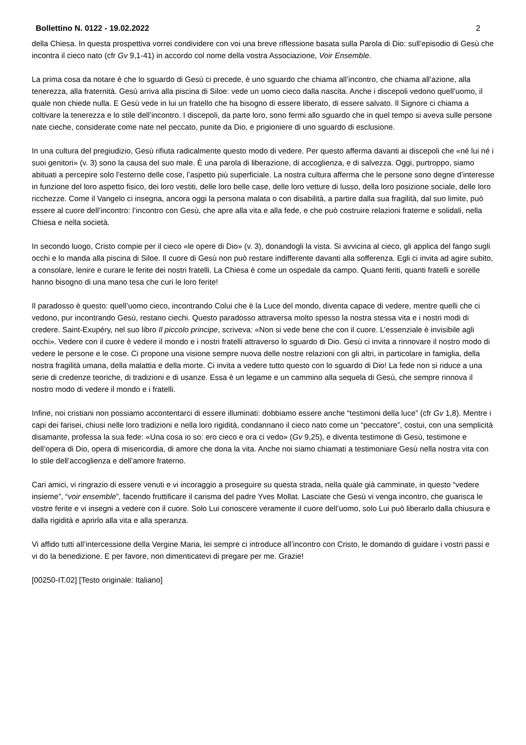Bollettino N. 0122 - 19.02.2022 2
della Chiesa. In questa prospettiva vorrei condividere con voi una breve riflessione basata sulla Parola di Dio: sull’episodio di Gesù che incontra il cieco nato (cfr Gv 9,1-41) in accordo col nome della vostra Associazione, Voir Ensemble.
La prima cosa da notare è che lo sguardo di Gesù ci precede, è uno sguardo che chiama all’incontro, che chiama all’azione, alla tenerezza, alla fraternità. Gesù arriva alla piscina di Siloe: vede un uomo cieco dalla nascita. Anche i discepoli vedono quell’uomo, il quale non chiede nulla. E Gesù vede in lui un fratello che ha bisogno di essere liberato, di essere salvato. Il Signore ci chiama a coltivare la tenerezza e lo stile dell’incontro. I discepoli, da parte loro, sono fermi allo sguardo che in quel tempo si aveva sulle persone nate cieche, considerate come nate nel peccato, punite da Dio, e prigioniere di uno sguardo di esclusione.
In una cultura del pregiudizio, Gesù rifiuta radicalmente questo modo di vedere. Per questo afferma davanti ai discepoli che «né lui né i suoi genitori» (v. 3) sono la causa del suo male. È una parola di liberazione, di accoglienza, e di salvezza. Oggi, purtroppo, siamo abituati a percepire solo l’esterno delle cose, l’aspetto più superficiale. La nostra cultura afferma che le persone sono degne d’interesse in funzione del loro aspetto fisico, dei loro vestiti, delle loro belle case, delle loro vetture di lusso, della loro posizione sociale, delle loro ricchezze. Come il Vangelo ci insegna, ancora oggi la persona malata o con disabilità, a partire dalla sua fragilità, dal suo limite, può essere al cuore dell’incontro: l’incontro con Gesù, che apre alla vita e alla fede, e che può costruire relazioni fraterne e solidali, nella Chiesa e nella società.
In secondo luogo, Cristo compie per il cieco «le opere di Dio» (v. 3), donandogli la vista. Si avvicina al cieco, gli applica del fango sugli occhi e lo manda alla piscina di Siloe. Il cuore di Gesù non può restare indifferente davanti alla sofferenza. Egli ci invita ad agire subito, a consolare, lenire e curare le ferite dei nostri fratelli. La Chiesa è come un ospedale da campo. Quanti feriti, quanti fratelli e sorelle hanno bisogno di una mano tesa che curi le loro ferite!
Il paradosso è questo: quell’uomo cieco, incontrando Colui che è la Luce del mondo, diventa capace di vedere, mentre quelli che ci vedono, pur incontrando Gesù, restano ciechi. Questo paradosso attraversa molto spesso la nostra stessa vita e i nostri modi di credere. Saint-Exupéry, nel suo libro Il piccolo principe, scriveva: «Non si vede bene che con il cuore. L’essenziale è invisibile agli occhi». Vedere con il cuore è vedere il mondo e i nostri fratelli attraverso lo sguardo di Dio. Gesù ci invita a rinnovare il nostro modo di vedere le persone e le cose. Ci propone una visione sempre nuova delle nostre relazioni con gli altri, in particolare in famiglia, della nostra fragilità umana, della malattia e della morte. Ci invita a vedere tutto questo con lo sguardo di Dio! La fede non si riduce a una serie di credenze teoriche, di tradizioni e di usanze. Essa è un legame e un cammino alla sequela di Gesù, che sempre rinnova il nostro modo di vedere il mondo e i fratelli.
Infine, noi cristiani non possiamo accontentarci di essere illuminati: dobbiamo essere anche “testimoni della luce” (cfr Gv 1,8). Mentre i capi dei farisei, chiusi nelle loro tradizioni e nella loro rigidità, condannano il cieco nato come un “peccatore”, costui, con una semplicità disamante, professa la sua fede: «Una cosa io so: ero cieco e ora ci vedo» (Gv 9,25), e diventa testimone di Gesù, testimone e dell’opera di Dio, opera di misericordia, di amore che dona la vita. Anche noi siamo chiamati a testimoniare Gesù nella nostra vita con lo stile dell’accoglienza e dell’amore fraterno.
Cari amici, vi ringrazio di essere venuti e vi incoraggio a proseguire su questa strada, nella quale già camminate, in questo “vedere insieme”, “voir ensemble”, facendo fruttificare il carisma del padre Yves Mollat. Lasciate che Gesù vi venga incontro, che guarisca le vostre ferite e vi insegni a vedere con il cuore. Solo Lui conoscere veramente il cuore dell’uomo, solo Lui può liberarlo dalla chiusura e dalla rigidità e aprirlo alla vita e alla speranza.
Vi affido tutti all’intercessione della Vergine Maria, lei sempre ci introduce all’incontro con Cristo, le domando di guidare i vostri passi e vi do la benedizione. E per favore, non dimenticatevi di pregare per me. Grazie!
[00250-IT.02] [Testo originale: Italiano]